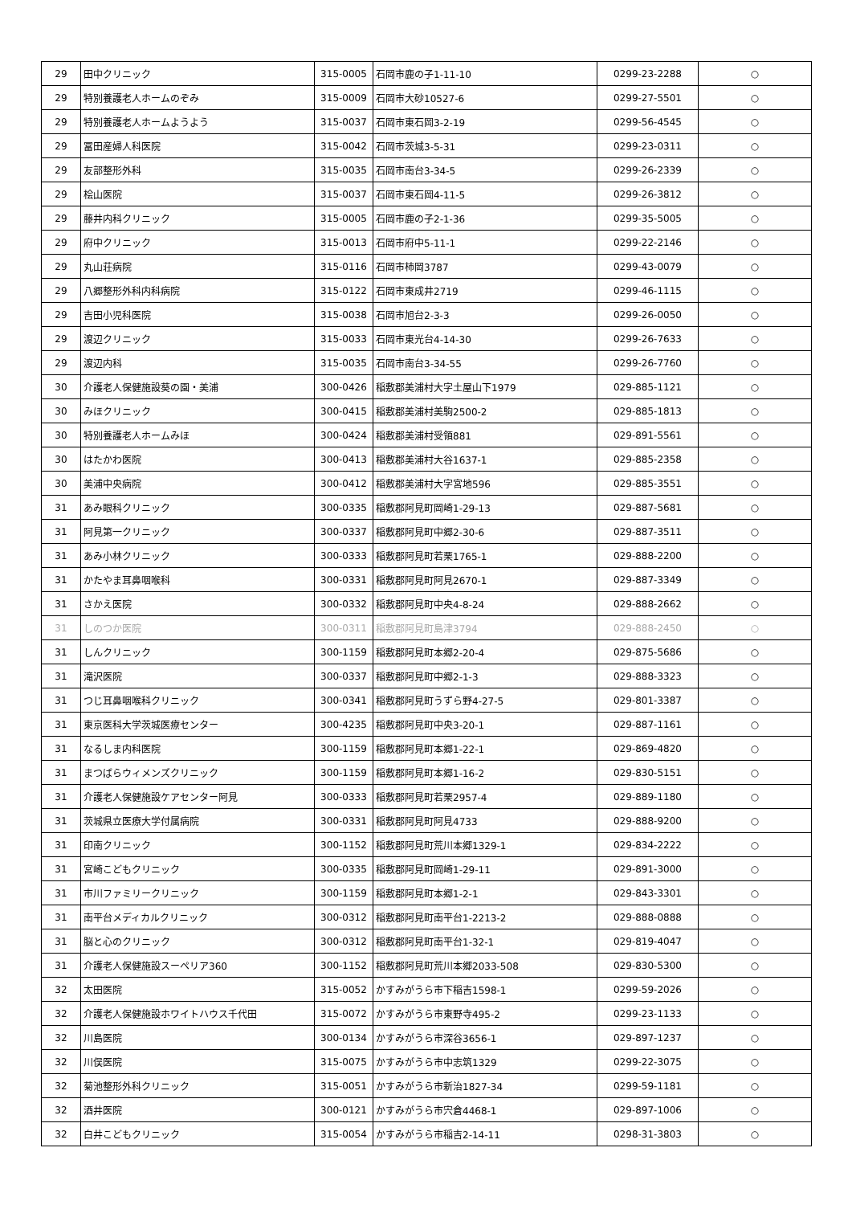| 29 | 田中クリニック | 315-0005 | 石岡市鹿の子1-11-10 | 0299-23-2288 | ○ |
| 29 | 特別養護老人ホームのぞみ | 315-0009 | 石岡市大砂10527-6 | 0299-27-5501 | ○ |
| 29 | 特別養護老人ホームようよう | 315-0037 | 石岡市東石岡3-2-19 | 0299-56-4545 | ○ |
| 29 | 冨田産婦人科医院 | 315-0042 | 石岡市茨城3-5-31 | 0299-23-0311 | ○ |
| 29 | 友部整形外科 | 315-0035 | 石岡市南台3-34-5 | 0299-26-2339 | ○ |
| 29 | 桧山医院 | 315-0037 | 石岡市東石岡4-11-5 | 0299-26-3812 | ○ |
| 29 | 藤井内科クリニック | 315-0005 | 石岡市鹿の子2-1-36 | 0299-35-5005 | ○ |
| 29 | 府中クリニック | 315-0013 | 石岡市府中5-11-1 | 0299-22-2146 | ○ |
| 29 | 丸山荘病院 | 315-0116 | 石岡市柿岡3787 | 0299-43-0079 | ○ |
| 29 | 八郷整形外科内科病院 | 315-0122 | 石岡市東成井2719 | 0299-46-1115 | ○ |
| 29 | 吉田小児科医院 | 315-0038 | 石岡市旭台2-3-3 | 0299-26-0050 | ○ |
| 29 | 渡辺クリニック | 315-0033 | 石岡市東光台4-14-30 | 0299-26-7633 | ○ |
| 29 | 渡辺内科 | 315-0035 | 石岡市南台3-34-55 | 0299-26-7760 | ○ |
| 30 | 介護老人保健施設葵の園・美浦 | 300-0426 | 稲敷郡美浦村大字土屋山下1979 | 029-885-1121 | ○ |
| 30 | みほクリニック | 300-0415 | 稲敷郡美浦村美駒2500-2 | 029-885-1813 | ○ |
| 30 | 特別養護老人ホームみほ | 300-0424 | 稲敷郡美浦村受領881 | 029-891-5561 | ○ |
| 30 | はたかわ医院 | 300-0413 | 稲敷郡美浦村大谷1637-1 | 029-885-2358 | ○ |
| 30 | 美浦中央病院 | 300-0412 | 稲敷郡美浦村大字宮地596 | 029-885-3551 | ○ |
| 31 | あみ眼科クリニック | 300-0335 | 稲敷郡阿見町岡崎1-29-13 | 029-887-5681 | ○ |
| 31 | 阿見第一クリニック | 300-0337 | 稲敷郡阿見町中郷2-30-6 | 029-887-3511 | ○ |
| 31 | あみ小林クリニック | 300-0333 | 稲敷郡阿見町若栗1765-1 | 029-888-2200 | ○ |
| 31 | かたやま耳鼻咽喉科 | 300-0331 | 稲敷郡阿見町阿見2670-1 | 029-887-3349 | ○ |
| 31 | さかえ医院 | 300-0332 | 稲敷郡阿見町中央4-8-24 | 029-888-2662 | ○ |
| 31 | しのつか医院 | 300-0311 | 稲敷郡阿見町島津3794 | 029-888-2450 | ○ |
| 31 | しんクリニック | 300-1159 | 稲敷郡阿見町本郷2-20-4 | 029-875-5686 | ○ |
| 31 | 滝沢医院 | 300-0337 | 稲敷郡阿見町中郷2-1-3 | 029-888-3323 | ○ |
| 31 | つじ耳鼻咽喉科クリニック | 300-0341 | 稲敷郡阿見町うずら野4-27-5 | 029-801-3387 | ○ |
| 31 | 東京医科大学茨城医療センター | 300-4235 | 稲敷郡阿見町中央3-20-1 | 029-887-1161 | ○ |
| 31 | なるしま内科医院 | 300-1159 | 稲敷郡阿見町本郷1-22-1 | 029-869-4820 | ○ |
| 31 | まつばらウィメンズクリニック | 300-1159 | 稲敷郡阿見町本郷1-16-2 | 029-830-5151 | ○ |
| 31 | 介護老人保健施設ケアセンター阿見 | 300-0333 | 稲敷郡阿見町若栗2957-4 | 029-889-1180 | ○ |
| 31 | 茨城県立医療大学付属病院 | 300-0331 | 稲敷郡阿見町阿見4733 | 029-888-9200 | ○ |
| 31 | 印南クリニック | 300-1152 | 稲敷郡阿見町荒川本郷1329-1 | 029-834-2222 | ○ |
| 31 | 宮崎こどもクリニック | 300-0335 | 稲敷郡阿見町岡崎1-29-11 | 029-891-3000 | ○ |
| 31 | 市川ファミリークリニック | 300-1159 | 稲敷郡阿見町本郷1-2-1 | 029-843-3301 | ○ |
| 31 | 南平台メディカルクリニック | 300-0312 | 稲敷郡阿見町南平台1-2213-2 | 029-888-0888 | ○ |
| 31 | 脳と心のクリニック | 300-0312 | 稲敷郡阿見町南平台1-32-1 | 029-819-4047 | ○ |
| 31 | 介護老人保健施設スーペリア360 | 300-1152 | 稲敷郡阿見町荒川本郷2033-508 | 029-830-5300 | ○ |
| 32 | 太田医院 | 315-0052 | かすみがうら市下稲吉1598-1 | 0299-59-2026 | ○ |
| 32 | 介護老人保健施設ホワイトハウス千代田 | 315-0072 | かすみがうら市東野寺495-2 | 0299-23-1133 | ○ |
| 32 | 川島医院 | 300-0134 | かすみがうら市深谷3656-1 | 029-897-1237 | ○ |
| 32 | 川俣医院 | 315-0075 | かすみがうら市中志筑1329 | 0299-22-3075 | ○ |
| 32 | 菊池整形外科クリニック | 315-0051 | かすみがうら市新治1827-34 | 0299-59-1181 | ○ |
| 32 | 酒井医院 | 300-0121 | かすみがうら市宍倉4468-1 | 029-897-1006 | ○ |
| 32 | 白井こどもクリニック | 315-0054 | かすみがうら市稲吉2-14-11 | 0298-31-3803 | ○ |